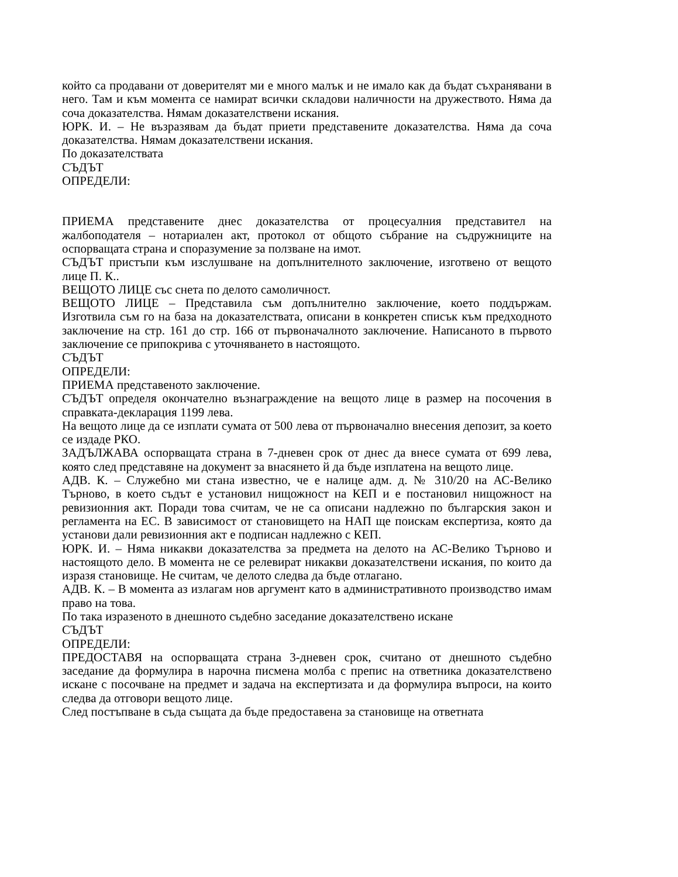който са продавани от доверителят ми е много малък и не имало как да бъдат съхранявани в него. Там и към момента се намират всички складови наличности на дружеството. Няма да соча доказателства. Нямам доказателствени искания.
ЮРК. И. – Не възразявам да бъдат приети представените доказателства. Няма да соча доказателства. Нямам доказателствени искания.
По доказателствата
СЪДЪТ
ОПРЕДЕЛИ:
ПРИЕМА представените днес доказателства от процесуалния представител на жалбоподателя – нотариален акт, протокол от общото събрание на съдружниците на оспорващата страна и споразумение за ползване на имот.
СЪДЪТ пристъпи към изслушване на допълнителното заключение, изготвено от вещото лице П. К..
ВЕЩОТО ЛИЦЕ със снета по делото самоличност.
ВЕЩОТО ЛИЦЕ – Представила съм допълнително заключение, което поддържам. Изготвила съм го на база на доказателствата, описани в конкретен списък към предходното заключение на стр. 161 до стр. 166 от първоначалното заключение. Написаното в първото заключение се припокрива с уточняването в настоящото.
СЪДЪТ
ОПРЕДЕЛИ:
ПРИЕМА представеното заключение.
СЪДЪТ определя окончателно възнаграждение на вещото лице в размер на посочения в справката-декларация 1199 лева.
На вещото лице да се изплати сумата от 500 лева от първоначално внесения депозит, за което се издаде РКО.
ЗАДЪЛЖАВА оспорващата страна в 7-дневен срок от днес да внесе сумата от 699 лева, която след представяне на документ за внасянето й да бъде изплатена на вещото лице.
АДВ. К. – Служебно ми стана известно, че е налице адм. д. № 310/20 на АС-Велико Търново, в което съдът е установил нищожност на КЕП и е постановил нищожност на ревизионния акт. Поради това считам, че не са описани надлежно по българския закон и регламента на ЕС. В зависимост от становището на НАП ще поискам експертиза, която да установи дали ревизионния акт е подписан надлежно с КЕП.
ЮРК. И. – Няма никакви доказателства за предмета на делото на АС-Велико Търново и настоящото дело. В момента не се релевират никакви доказателствени искания, по които да изразя становище. Не считам, че делото следва да бъде отлагано.
АДВ. К. – В момента аз излагам нов аргумент като в административното производство имам право на това.
По така изразеното в днешното съдебно заседание доказателствено искане
СЪДЪТ
ОПРЕДЕЛИ:
ПРЕДОСТАВЯ на оспорващата страна 3-дневен срок, считано от днешното съдебно заседание да формулира в нарочна писмена молба с препис на ответника доказателствено искане с посочване на предмет и задача на експертизата и да формулира въпроси, на които следва да отговори вещото лице.
След постъпване в съда същата да бъде предоставена за становище на ответната